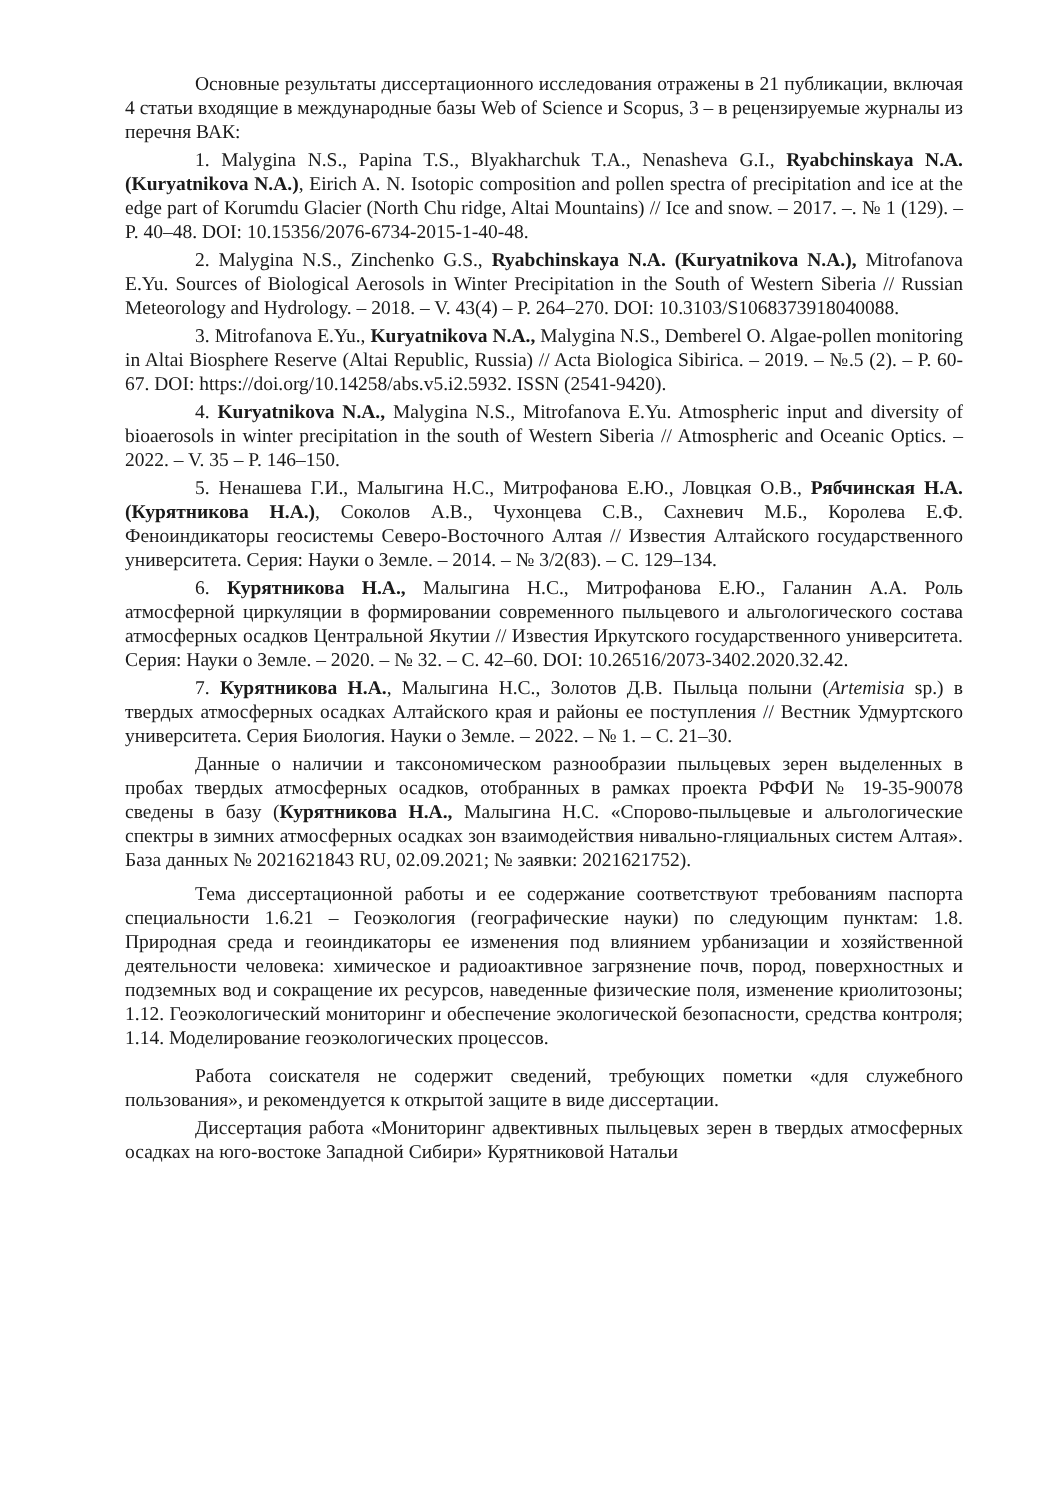Основные результаты диссертационного исследования отражены в 21 публикации, включая 4 статьи входящие в международные базы Web of Science и Scopus, 3 – в рецензируемые журналы из перечня ВАК:
1. Malygina N.S., Papina T.S., Blyakharchuk T.A., Nenasheva G.I., Ryabchinskaya N.A. (Kuryatnikova N.A.), Eirich A. N. Isotopic composition and pollen spectra of precipitation and ice at the edge part of Korumdu Glacier (North Chu ridge, Altai Mountains) // Ice and snow. – 2017. –. № 1 (129). – P. 40–48. DOI: 10.15356/2076-6734-2015-1-40-48.
2. Malygina N.S., Zinchenko G.S., Ryabchinskaya N.A. (Kuryatnikova N.A.), Mitrofanova E.Yu. Sources of Biological Aerosols in Winter Precipitation in the South of Western Siberia // Russian Meteorology and Hydrology. – 2018. – V. 43(4) – P. 264–270. DOI: 10.3103/S1068373918040088.
3. Mitrofanova E.Yu., Kuryatnikova N.A., Malygina N.S., Demberel O. Algae-pollen monitoring in Altai Biosphere Reserve (Altai Republic, Russia) // Acta Biologica Sibirica. – 2019. – №.5 (2). – P. 60-67. DOI: https://doi.org/10.14258/abs.v5.i2.5932. ISSN (2541-9420).
4. Kuryatnikova N.A., Malygina N.S., Mitrofanova E.Yu. Atmospheric input and diversity of bioaerosols in winter precipitation in the south of Western Siberia // Atmospheric and Oceanic Optics. – 2022. – V. 35 – P. 146–150.
5. Ненашева Г.И., Малыгина Н.С., Митрофанова Е.Ю., Ловцкая О.В., Рябчинская Н.А. (Курятникова Н.А.), Соколов А.В., Чухонцева С.В., Сахневич М.Б., Королева Е.Ф. Феноиндикаторы геосистемы Северо-Восточного Алтая // Известия Алтайского государственного университета. Серия: Науки о Земле. – 2014. – № 3/2(83). – С. 129–134.
6. Курятникова Н.А., Малыгина Н.С., Митрофанова Е.Ю., Галанин А.А. Роль атмосферной циркуляции в формировании современного пыльцевого и альгологического состава атмосферных осадков Центральной Якутии // Известия Иркутского государственного университета. Серия: Науки о Земле. – 2020. – № 32. – С. 42–60. DOI: 10.26516/2073-3402.2020.32.42.
7. Курятникова Н.А., Малыгина Н.С., Золотов Д.В. Пыльца полыни (Artemisia sp.) в твердых атмосферных осадках Алтайского края и районы ее поступления // Вестник Удмуртского университета. Серия Биология. Науки о Земле. – 2022. – № 1. – С. 21–30.
Данные о наличии и таксономическом разнообразии пыльцевых зерен выделенных в пробах твердых атмосферных осадков, отобранных в рамках проекта РФФИ № 19-35-90078 сведены в базу (Курятникова Н.А., Малыгина Н.С. «Спорово-пыльцевые и альгологические спектры в зимних атмосферных осадках зон взаимодействия нивально-гляциальных систем Алтая». База данных № 2021621843 RU, 02.09.2021; № заявки: 2021621752).
Тема диссертационной работы и ее содержание соответствуют требованиям паспорта специальности 1.6.21 – Геоэкология (географические науки) по следующим пунктам: 1.8. Природная среда и геоиндикаторы ее изменения под влиянием урбанизации и хозяйственной деятельности человека: химическое и радиоактивное загрязнение почв, пород, поверхностных и подземных вод и сокращение их ресурсов, наведенные физические поля, изменение криолитозоны; 1.12. Геоэкологический мониторинг и обеспечение экологической безопасности, средства контроля; 1.14. Моделирование геоэкологических процессов.
Работа соискателя не содержит сведений, требующих пометки «для служебного пользования», и рекомендуется к открытой защите в виде диссертации.
Диссертация работа «Мониторинг адвективных пыльцевых зерен в твердых атмосферных осадках на юго-востоке Западной Сибири» Курятниковой Натальи